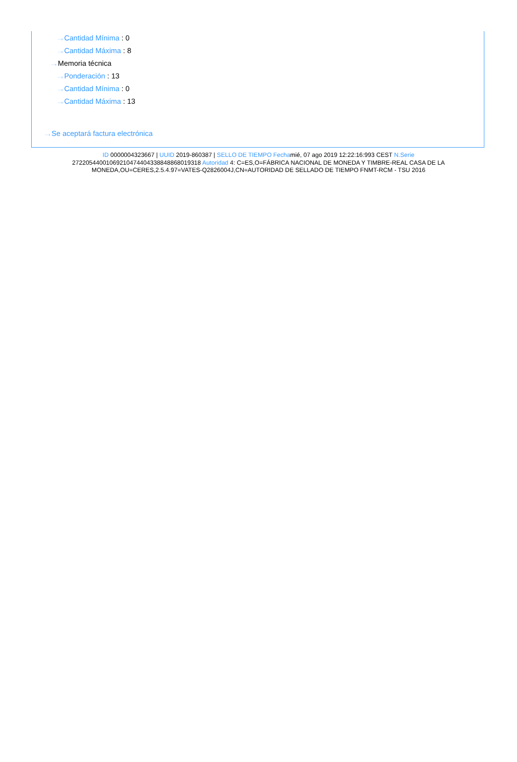···› Cantidad Mínima : 0
···› Cantidad Máxima : 8
···› Memoria técnica
···› Ponderación : 13
···› Cantidad Mínima : 0
···› Cantidad Máxima : 13
···› Se aceptará factura electrónica
ID 0000004323667 | UUID 2019-860387 | SELLO DE TIEMPO Fechamié, 07 ago 2019 12:22:16:993 CEST N.Serie 272205440010692104744043388488680193​18 Autoridad 4: C=ES,O=FÁBRICA NACIONAL DE MONEDA Y TIMBRE-REAL CASA DE LA MONEDA,OU=CERES,2.5.4.97=VATES-Q2826004J,CN=AUTORIDAD DE SELLADO DE TIEMPO FNMT-RCM - TSU 2016